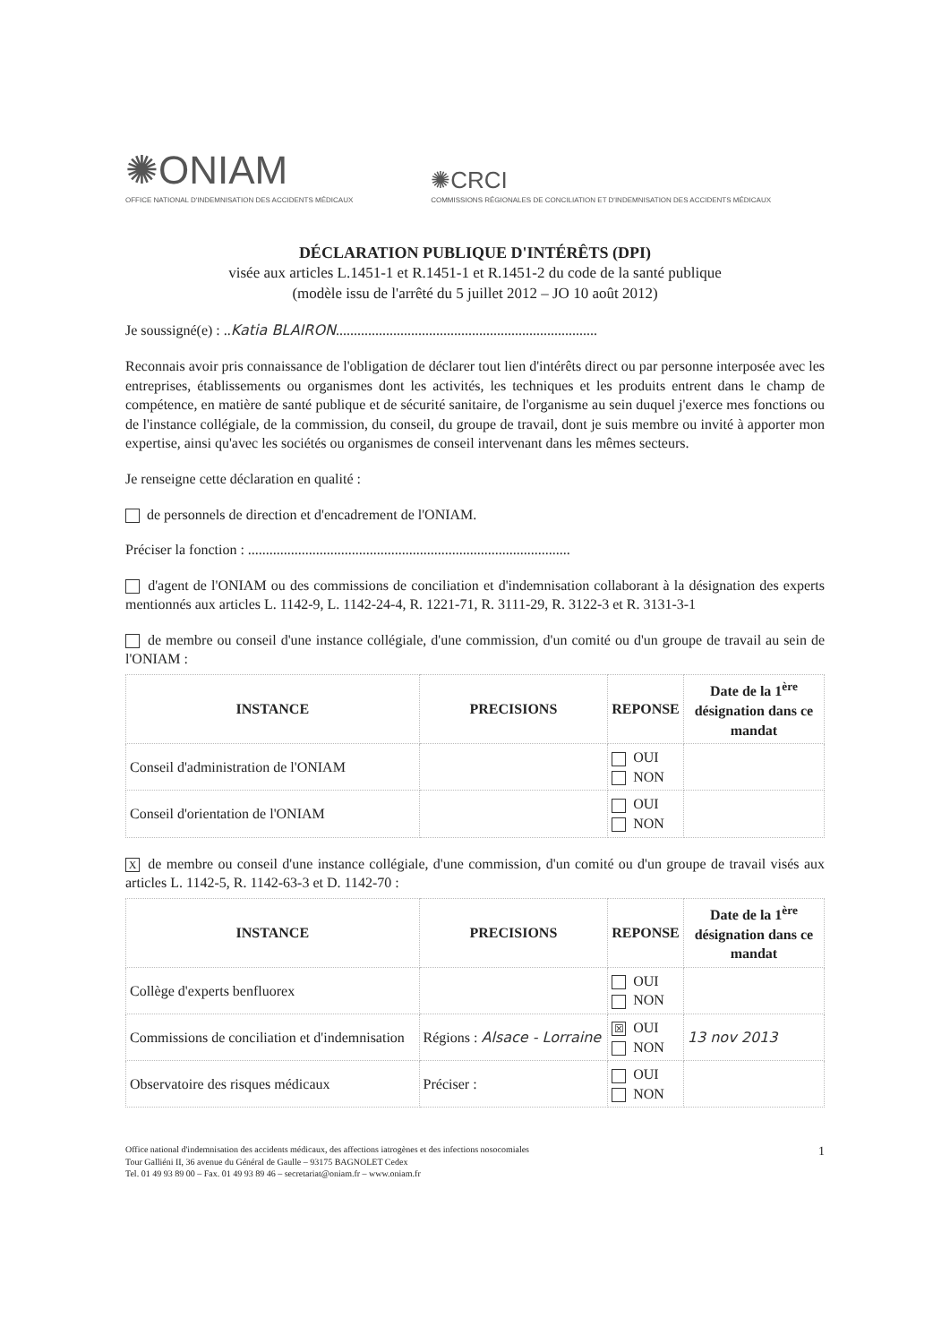✺ONIAM
OFFICE NATIONAL D'INDEMNISATION DES ACCIDENTS MÉDICAUX
✺CRCI
COMMISSIONS RÉGIONALES DE CONCILIATION ET D'INDEMNISATION DES ACCIDENTS MÉDICAUX
DÉCLARATION PUBLIQUE D'INTÉRÊTS (DPI)
visée aux articles L.1451-1 et R.1451-1 et R.1451-2 du code de la santé publique
(modèle issu de l'arrêté du 5 juillet 2012 – JO 10 août 2012)
Je soussigné(e) : ..Katia BLAIRON.........................................................................
Reconnais avoir pris connaissance de l'obligation de déclarer tout lien d'intérêts direct ou par personne interposée avec les entreprises, établissements ou organismes dont les activités, les techniques et les produits entrent dans le champ de compétence, en matière de santé publique et de sécurité sanitaire, de l'organisme au sein duquel j'exerce mes fonctions ou de l'instance collégiale, de la commission, du conseil, du groupe de travail, dont je suis membre ou invité à apporter mon expertise, ainsi qu'avec les sociétés ou organismes de conseil intervenant dans les mêmes secteurs.
Je renseigne cette déclaration en qualité :
de personnels de direction et d'encadrement de l'ONIAM.
Préciser la fonction : ..........................................................................................
d'agent de l'ONIAM ou des commissions de conciliation et d'indemnisation collaborant à la désignation des experts mentionnés aux articles L. 1142-9, L. 1142-24-4, R. 1221-71, R. 3111-29, R. 3122-3 et R. 3131-3-1
de membre ou conseil d'une instance collégiale, d'une commission, d'un comité ou d'un groupe de travail au sein de l'ONIAM :
| INSTANCE | PRECISIONS | REPONSE | Date de la 1<sup>ère</sup> désignation dans ce mandat |
| --- | --- | --- | --- |
| Conseil d'administration de l'ONIAM | | OUI NON | |
| Conseil d'orientation de l'ONIAM | | OUI NON | |
X de membre ou conseil d'une instance collégiale, d'une commission, d'un comité ou d'un groupe de travail visés aux articles L. 1142-5, R. 1142-63-3 et D. 1142-70 :
| INSTANCE | PRECISIONS | REPONSE | Date de la 1<sup>ère</sup> désignation dans ce mandat |
| --- | --- | --- | --- |
| Collège d'experts benfluorex | | OUI NON | |
| Commissions de conciliation et d'indemnisation | Régions : Alsace - Lorraine | ☒ OUI NON | 13 nov 2013 |
| Observatoire des risques médicaux | Préciser : | OUI NON | |
Office national d'indemnisation des accidents médicaux, des affections iatrogènes et des infections nosocomiales
Tour Galliéni II, 36 avenue du Général de Gaulle – 93175 BAGNOLET Cedex
Tel. 01 49 93 89 00 – Fax. 01 49 93 89 46 – secretariat@oniam.fr – www.oniam.fr
1